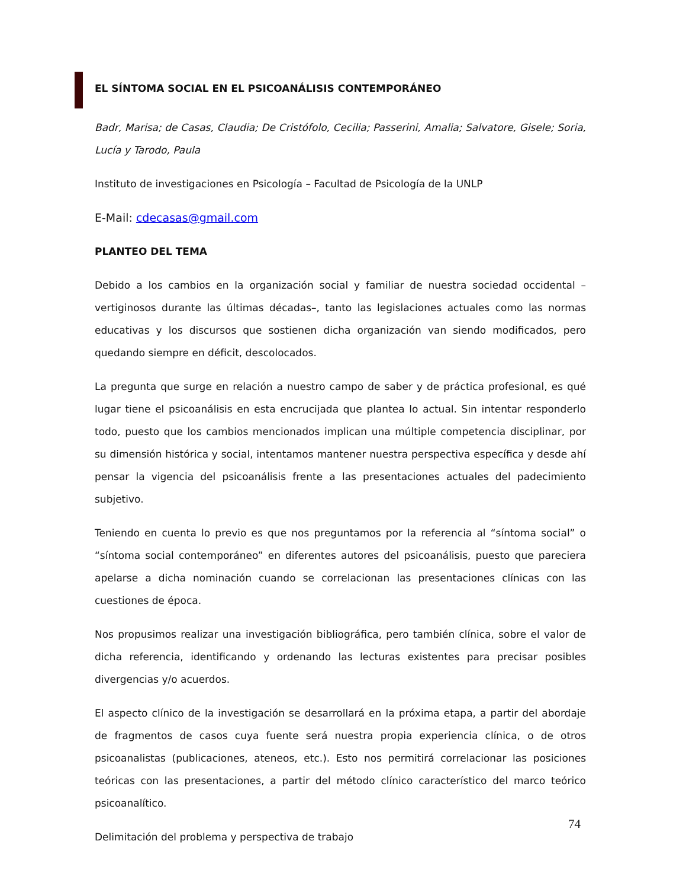EL SÍNTOMA SOCIAL EN EL PSICOANÁLISIS CONTEMPORÁNEO
Badr, Marisa; de Casas, Claudia; De Cristófolo, Cecilia; Passerini, Amalia; Salvatore, Gisele; Soria, Lucía y Tarodo, Paula
Instituto de investigaciones en Psicología – Facultad de Psicología de la UNLP
E-Mail: cdecasas@gmail.com
PLANTEO DEL TEMA
Debido a los cambios en la organización social y familiar de nuestra sociedad occidental –vertiginosos durante las últimas décadas–, tanto las legislaciones actuales como las normas educativas y los discursos que sostienen dicha organización van siendo modificados, pero quedando siempre en déficit, descolocados.
La pregunta que surge en relación a nuestro campo de saber y de práctica profesional, es qué lugar tiene el psicoanálisis en esta encrucijada que plantea lo actual. Sin intentar responderlo todo, puesto que los cambios mencionados implican una múltiple competencia disciplinar, por su dimensión histórica y social, intentamos mantener nuestra perspectiva específica y desde ahí pensar la vigencia del psicoanálisis frente a las presentaciones actuales del padecimiento subjetivo.
Teniendo en cuenta lo previo es que nos preguntamos por la referencia al “síntoma social” o “síntoma social contemporáneo” en diferentes autores del psicoanálisis, puesto que pareciera apelarse a dicha nominación cuando se correlacionan las presentaciones clínicas con las cuestiones de época.
Nos propusimos realizar una investigación bibliográfica, pero también clínica, sobre el valor de dicha referencia, identificando y ordenando las lecturas existentes para precisar posibles divergencias y/o acuerdos.
El aspecto clínico de la investigación se desarrollará en la próxima etapa, a partir del abordaje de fragmentos de casos cuya fuente será nuestra propia experiencia clínica, o de otros psicoanalistas (publicaciones, ateneos, etc.). Esto nos permitirá correlacionar las posiciones teóricas con las presentaciones, a partir del método clínico característico del marco teórico psicoanalítico.
Delimitación del problema y perspectiva de trabajo
74